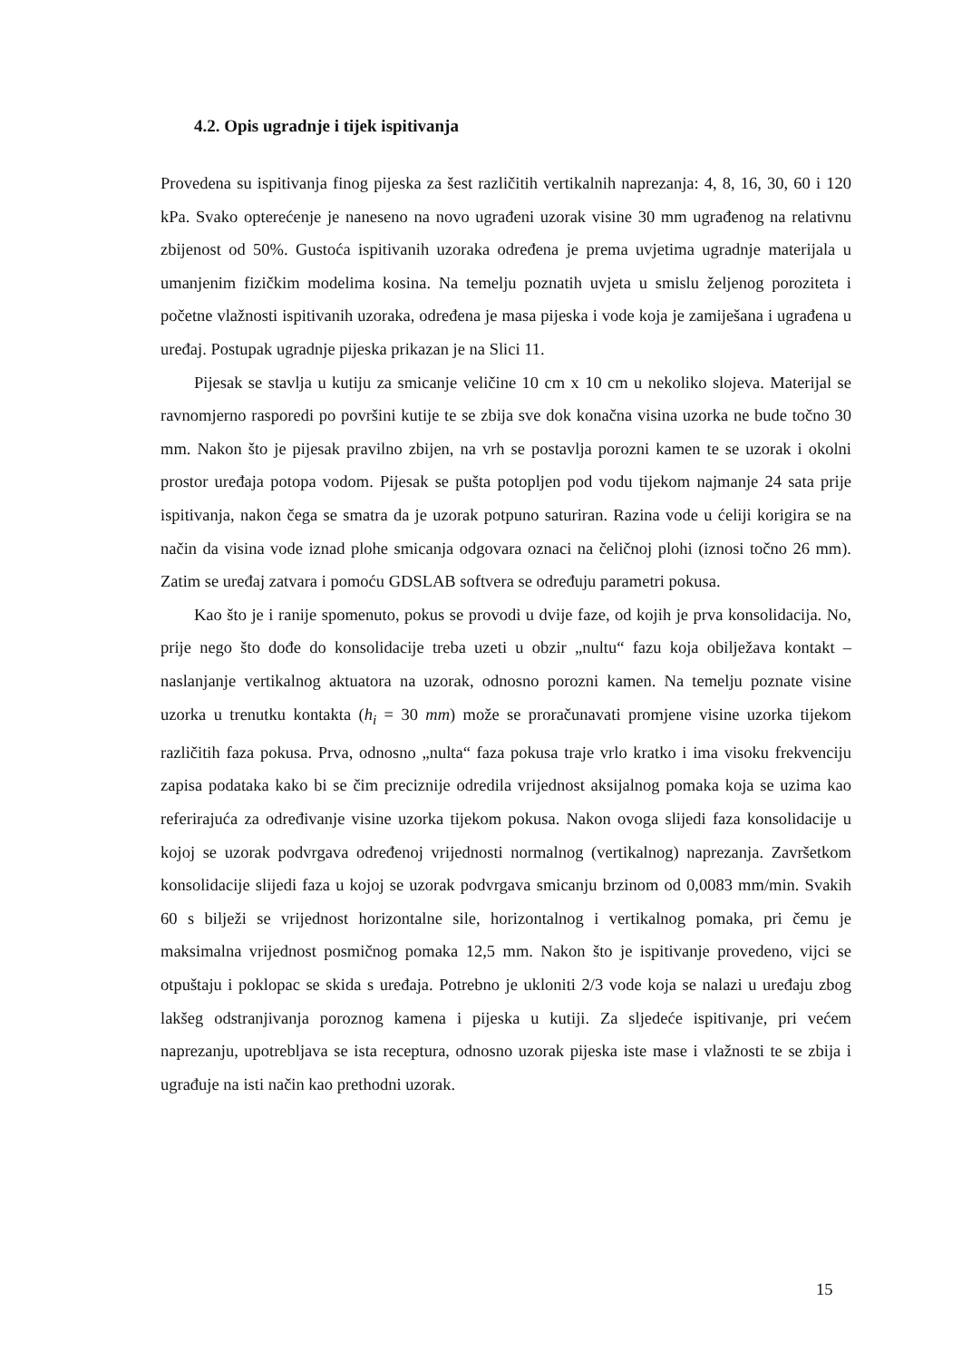4.2. Opis ugradnje i tijek ispitivanja
Provedena su ispitivanja finog pijeska za šest različitih vertikalnih naprezanja: 4, 8, 16, 30, 60 i 120 kPa. Svako opterećenje je naneseno na novo ugrađeni uzorak visine 30 mm ugrađenog na relativnu zbijenost od 50%. Gustoća ispitivanih uzoraka određena je prema uvjetima ugradnje materijala u umanjenim fizičkim modelima kosina. Na temelju poznatih uvjeta u smislu željenog poroziteta i početne vlažnosti ispitivanih uzoraka, određena je masa pijeska i vode koja je zamiješana i ugrađena u uređaj. Postupak ugradnje pijeska prikazan je na Slici 11.
Pijesak se stavlja u kutiju za smicanje veličine 10 cm x 10 cm u nekoliko slojeva. Materijal se ravnomjerno rasporedi po površini kutije te se zbija sve dok konačna visina uzorka ne bude točno 30 mm. Nakon što je pijesak pravilno zbijen, na vrh se postavlja porozni kamen te se uzorak i okolni prostor uređaja potopa vodom. Pijesak se pušta potopljen pod vodu tijekom najmanje 24 sata prije ispitivanja, nakon čega se smatra da je uzorak potpuno saturiran. Razina vode u ćeliji korigira se na način da visina vode iznad plohe smicanja odgovara oznaci na čeličnoj plohi (iznosi točno 26 mm). Zatim se uređaj zatvara i pomoću GDSLAB softvera se određuju parametri pokusa.
Kao što je i ranije spomenuto, pokus se provodi u dvije faze, od kojih je prva konsolidacija. No, prije nego što dođe do konsolidacije treba uzeti u obzir „nultu“ fazu koja obilježava kontakt – naslanjanje vertikalnog aktuatora na uzorak, odnosno porozni kamen. Na temelju poznate visine uzorka u trenutku kontakta (h<sub>i</sub> = 30 mm) može se proračunavati promjene visine uzorka tijekom različitih faza pokusa. Prva, odnosno „nulta“ faza pokusa traje vrlo kratko i ima visoku frekvenciju zapisa podataka kako bi se čim preciznije odredila vrijednost aksijalnog pomaka koja se uzima kao referirajuća za određivanje visine uzorka tijekom pokusa. Nakon ovoga slijedi faza konsolidacije u kojoj se uzorak podvrgava određenoj vrijednosti normalnog (vertikalnog) naprezanja. Završetkom konsolidacije slijedi faza u kojoj se uzorak podvrgava smicanju brzinom od 0,0083 mm/min. Svakih 60 s bilježi se vrijednost horizontalne sile, horizontalnog i vertikalnog pomaka, pri čemu je maksimalna vrijednost posmičnog pomaka 12,5 mm. Nakon što je ispitivanje provedeno, vijci se otpuštaju i poklopac se skida s uređaja. Potrebno je ukloniti 2/3 vode koja se nalazi u uređaju zbog lakšeg odstranjivanja poroznog kamena i pijeska u kutiji. Za sljedeće ispitivanje, pri većem naprezanju, upotrebljava se ista receptura, odnosno uzorak pijeska iste mase i vlažnosti te se zbija i ugrađuje na isti način kao prethodni uzorak.
15